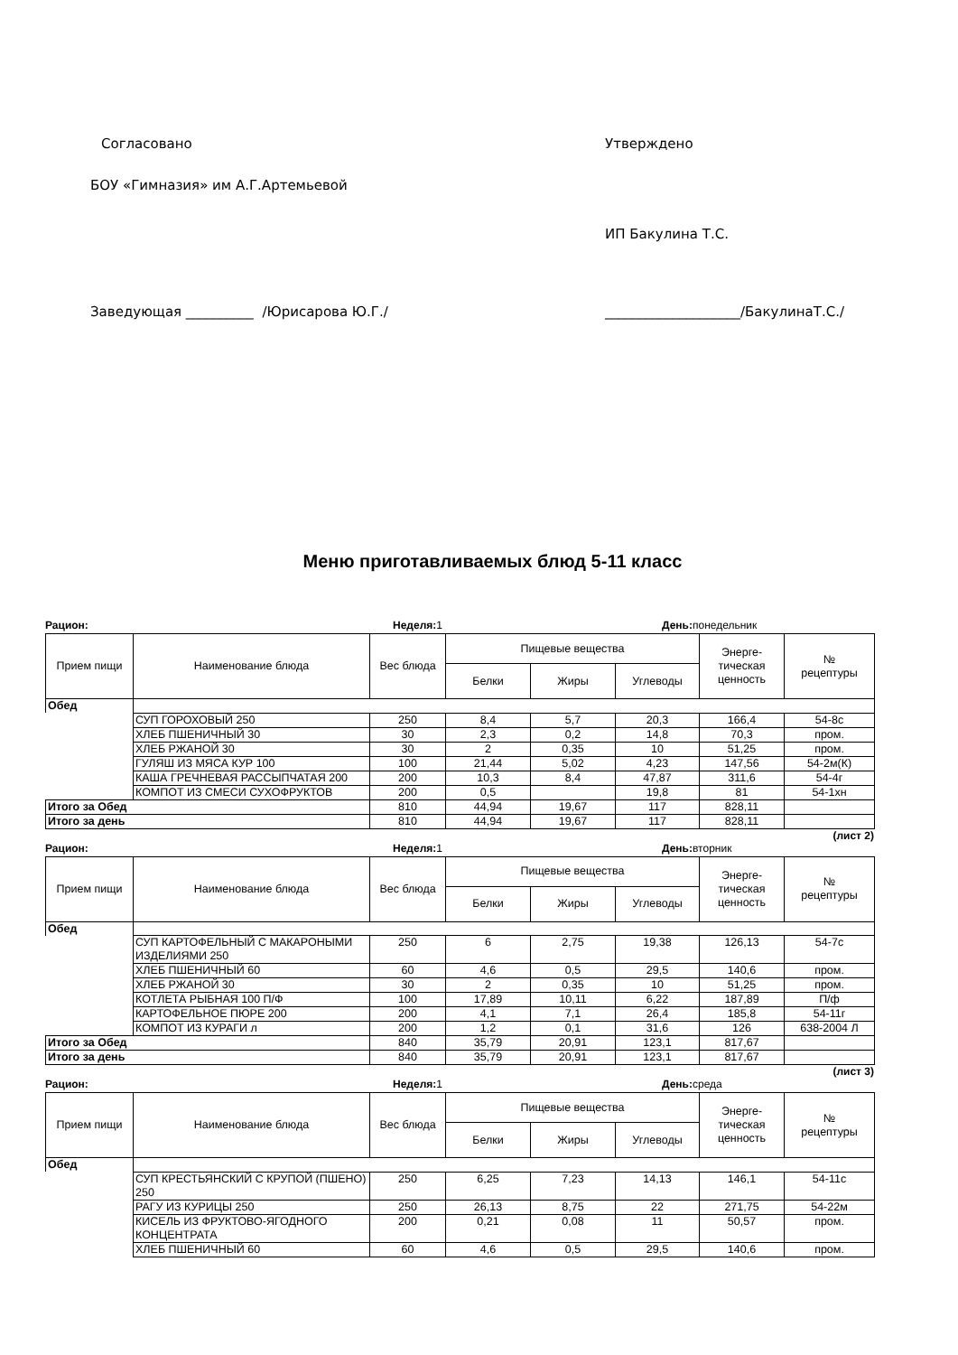Согласовано Утверждено
БОУ «Гимназия» им А.Г.Артемьевой
ИП Бакулина Т.С.
Заведующая __________ /Юрисарова Ю.Г./ ____________________/БакулинаТ.С./
Меню приготавливаемых блюд 5-11 класс
Рацион: Неделя: 1 День: понедельник
| Прием пищи | Наименование блюда | Вес блюда | Пищевые вещества | | | Энерге- тическая ценность | № рецептуры |
| --- | --- | --- | --- | --- | --- | --- | --- |
| | | | Белки | Жиры | Углеводы | | |
| Обед | | | | | | | |
| | СУП ГОРОХОВЫЙ 250 | 250 | 8,4 | 5,7 | 20,3 | 166,4 | 54-8с |
| | ХЛЕБ ПШЕНИЧНЫЙ 30 | 30 | 2,3 | 0,2 | 14,8 | 70,3 | пром. |
| | ХЛЕБ РЖАНОЙ 30 | 30 | 2 | 0,35 | 10 | 51,25 | пром. |
| | ГУЛЯШ ИЗ МЯСА КУР 100 | 100 | 21,44 | 5,02 | 4,23 | 147,56 | 54-2м(К) |
| | КАША ГРЕЧНЕВАЯ РАССЫПЧАТАЯ 200 | 200 | 10,3 | 8,4 | 47,87 | 311,6 | 54-4г |
| | КОМПОТ ИЗ СМЕСИ СУХОФРУКТОВ | 200 | 0,5 | | 19,8 | 81 | 54-1хн |
| Итого за Обед | | 810 | 44,94 | 19,67 | 117 | 828,11 | |
| Итого за день | | 810 | 44,94 | 19,67 | 117 | 828,11 | |
(лист 2)
Рацион: Неделя: 1 День: вторник
| Прием пищи | Наименование блюда | Вес блюда | Пищевые вещества | | | Энерге- тическая ценность | № рецептуры |
| --- | --- | --- | --- | --- | --- | --- | --- |
| | | | Белки | Жиры | Углеводы | | |
| Обед | | | | | | | |
| | СУП КАРТОФЕЛЬНЫЙ С МАКАРОНЫМИ ИЗДЕЛИЯМИ 250 | 250 | 6 | 2,75 | 19,38 | 126,13 | 54-7с |
| | ХЛЕБ ПШЕНИЧНЫЙ 60 | 60 | 4,6 | 0,5 | 29,5 | 140,6 | пром. |
| | ХЛЕБ РЖАНОЙ 30 | 30 | 2 | 0,35 | 10 | 51,25 | пром. |
| | КОТЛЕТА РЫБНАЯ 100 П/Ф | 100 | 17,89 | 10,11 | 6,22 | 187,89 | П/ф |
| | КАРТОФЕЛЬНОЕ ПЮРЕ 200 | 200 | 4,1 | 7,1 | 26,4 | 185,8 | 54-11г |
| | КОМПОТ ИЗ КУРАГИ л | 200 | 1,2 | 0,1 | 31,6 | 126 | 638-2004 Л |
| Итого за Обед | | 840 | 35,79 | 20,91 | 123,1 | 817,67 | |
| Итого за день | | 840 | 35,79 | 20,91 | 123,1 | 817,67 | |
(лист 3)
Рацион: Неделя: 1 День: среда
| Прием пищи | Наименование блюда | Вес блюда | Пищевые вещества | | | Энерге- тическая ценность | № рецептуры |
| --- | --- | --- | --- | --- | --- | --- | --- |
| | | | Белки | Жиры | Углеводы | | |
| Обед | | | | | | | |
| | СУП КРЕСТЬЯНСКИЙ С КРУПОЙ (ПШЕНО) 250 | 250 | 6,25 | 7,23 | 14,13 | 146,1 | 54-11с |
| | РАГУ ИЗ КУРИЦЫ 250 | 250 | 26,13 | 8,75 | 22 | 271,75 | 54-22м |
| | КИСЕЛЬ ИЗ ФРУКТОВО-ЯГОДНОГО КОНЦЕНТРАТА | 200 | 0,21 | 0,08 | 11 | 50,57 | пром. |
| | ХЛЕБ ПШЕНИЧНЫЙ 60 | 60 | 4,6 | 0,5 | 29,5 | 140,6 | пром. |